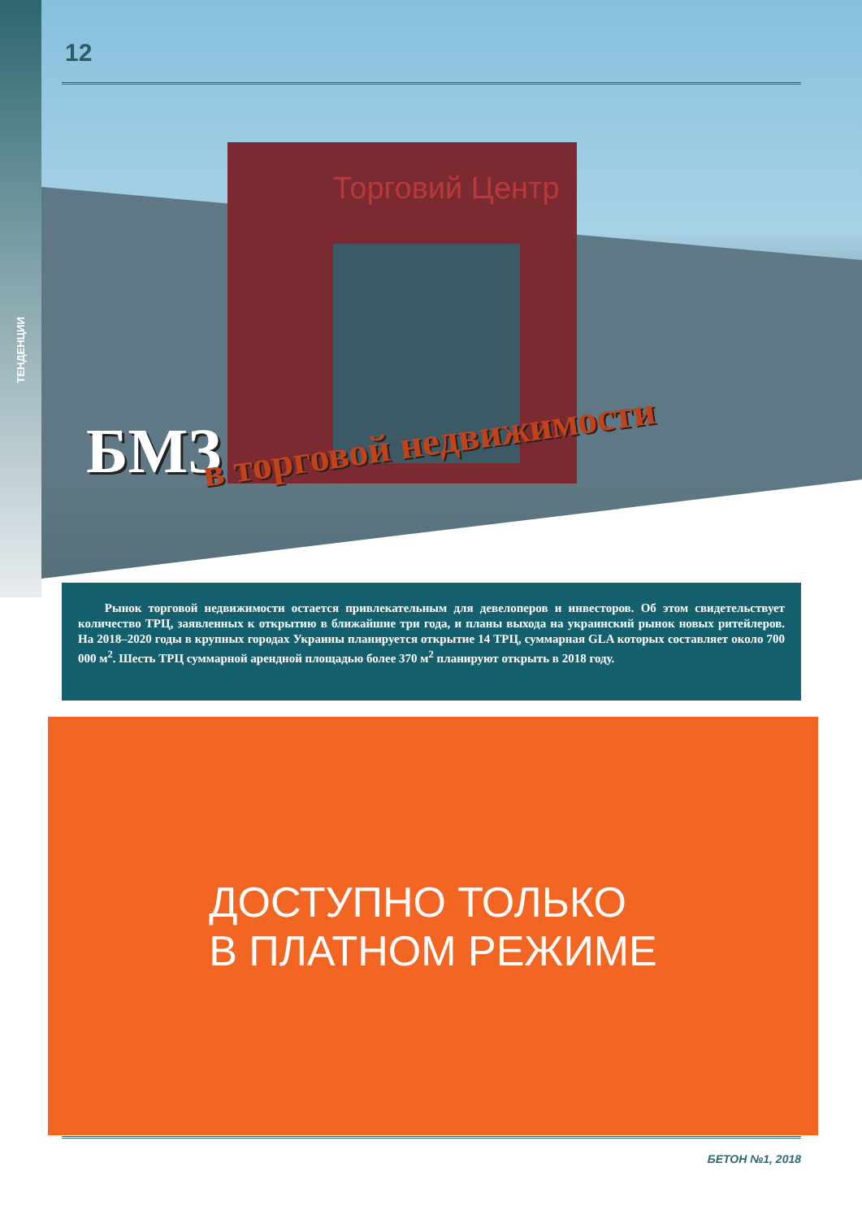ТЕНДЕНЦИИ
Торговий Центр
12
БМЗ в торговой недвижимости
Рынок торговой недвижимости остается привлекательным для девелоперов и инвесторов. Об этом свидетельствует количество ТРЦ, заявленных к открытию в ближайшие три года, и планы выхода на украинский рынок новых ритейлеров. На 2018–2020 годы в крупных городах Украины планируется открытие 14 ТРЦ, суммарная GLA которых составляет около 700 000 м<sup>2</sup>. Шесть ТРЦ суммарной арендной площадью более 370 м<sup>2</sup> планируют открыть в 2018 году.
ДОСТУПНО ТОЛЬКО
В ПЛАТНОМ РЕЖИМЕ
БЕТОН №1, 2018